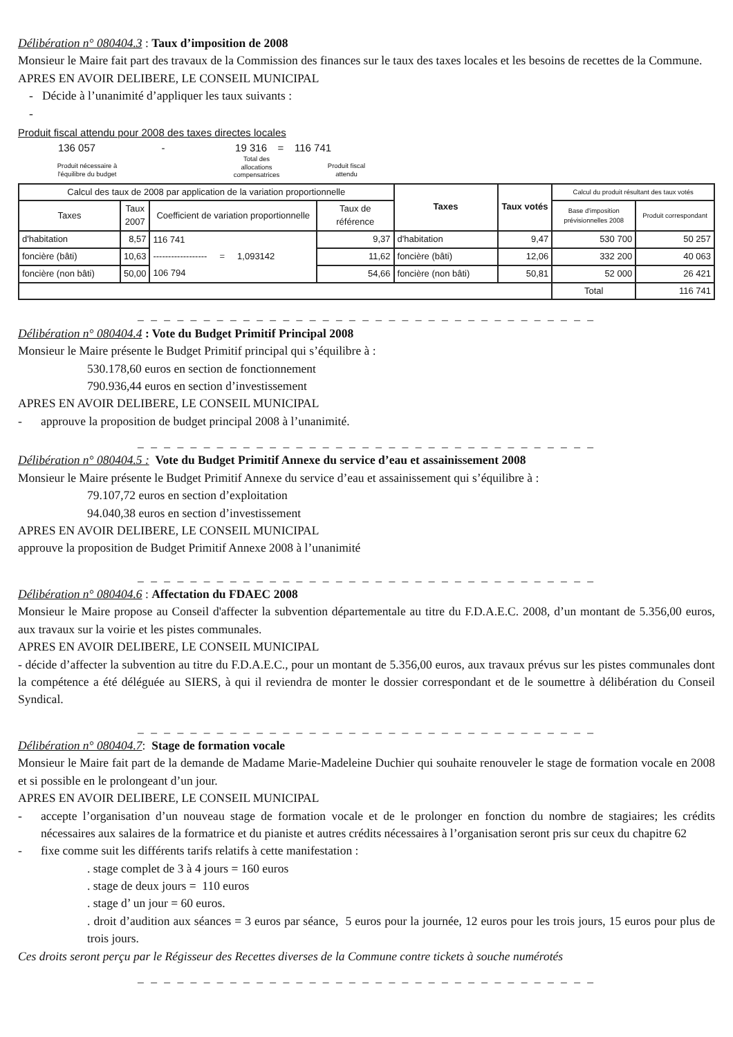Délibération n° 080404.3 : Taux d’imposition de 2008
Monsieur le Maire fait part des travaux de la Commission des finances sur le taux des taxes locales et les besoins de recettes de la Commune.
APRES EN AVOIR DELIBERE, LE CONSEIL MUNICIPAL
- Décide à l’unanimité d’appliquer les taux suivants :
-
Produit fiscal attendu pour 2008 des taxes directes locales
136 057 - 19 316 = 116 741
Produit nécessaire à
l'équilibre du budget Total des
allocations
compensatrices Produit fiscal
attendu
| Calcul des taux de 2008 par application de la variation proportionnelle | | | | Taxes | Taux votés | Calcul du produit résultant des taux votés | |
| --- | --- | --- | --- | --- | --- | --- | --- |
| Taxes | Taux 2007 | Coefficient de variation proportionnelle | Taux de référence | | | Base d'imposition prévisionnelles 2008 | Produit correspondant |
| d'habitation | 8,57 | 116 741 | 9,37 | d'habitation | 9,47 | 530 700 | 50 257 |
| foncière (bâti) | 10,63 | ------------------ = 1,093142 | 11,62 | foncière (bâti) | 12,06 | 332 200 | 40 063 |
| foncière (non bâti) | 50,00 | 106 794 | 54,66 | foncière (non bâti) | 50,81 | 52 000 | 26 421 |
| | | | | | | Total | 116 741 |
_ _ _ _ _ _ _ _ _ _ _ _ _ _ _ _ _ _ _ _ _ _ _ _ _ _ _ _ _ _ _ _ _ _ _
Délibération n° 080404.4 : Vote du Budget Primitif Principal 2008
Monsieur le Maire présente le Budget Primitif principal qui s’équilibre à :
530.178,60 euros en section de fonctionnement
790.936,44 euros en section d’investissement
APRES EN AVOIR DELIBERE, LE CONSEIL MUNICIPAL
- approuve la proposition de budget principal 2008 à l’unanimité.
_ _ _ _ _ _ _ _ _ _ _ _ _ _ _ _ _ _ _ _ _ _ _ _ _ _ _ _ _ _ _ _ _ _ _
Délibération n° 080404.5 : Vote du Budget Primitif Annexe du service d’eau et assainissement 2008
Monsieur le Maire présente le Budget Primitif Annexe du service d’eau et assainissement qui s’équilibre à :
79.107,72 euros en section d’exploitation
94.040,38 euros en section d’investissement
APRES EN AVOIR DELIBERE, LE CONSEIL MUNICIPAL
approuve la proposition de Budget Primitif Annexe 2008 à l’unanimité
_ _ _ _ _ _ _ _ _ _ _ _ _ _ _ _ _ _ _ _ _ _ _ _ _ _ _ _ _ _ _ _ _ _ _
Délibération n° 080404.6 : Affectation du FDAEC 2008
Monsieur le Maire propose au Conseil d'affecter la subvention départementale au titre du F.D.A.E.C. 2008, d’un montant de 5.356,00 euros, aux travaux sur la voirie et les pistes communales.
APRES EN AVOIR DELIBERE, LE CONSEIL MUNICIPAL
- décide d’affecter la subvention au titre du F.D.A.E.C., pour un montant de 5.356,00 euros, aux travaux prévus sur les pistes communales dont la compétence a été déléguée au SIERS, à qui il reviendra de monter le dossier correspondant et de le soumettre à délibération du Conseil Syndical.
_ _ _ _ _ _ _ _ _ _ _ _ _ _ _ _ _ _ _ _ _ _ _ _ _ _ _ _ _ _ _ _ _ _ _
Délibération n° 080404.7: Stage de formation vocale
Monsieur le Maire fait part de la demande de Madame Marie-Madeleine Duchier qui souhaite renouveler le stage de formation vocale en 2008 et si possible en le prolongeant d’un jour.
APRES EN AVOIR DELIBERE, LE CONSEIL MUNICIPAL
- accepte l’organisation d’un nouveau stage de formation vocale et de le prolonger en fonction du nombre de stagiaires; les crédits nécessaires aux salaires de la formatrice et du pianiste et autres crédits nécessaires à l’organisation seront pris sur ceux du chapitre 62
- fixe comme suit les différents tarifs relatifs à cette manifestation :
. stage complet de 3 à 4 jours = 160 euros
. stage de deux jours = 110 euros
. stage d’ un jour = 60 euros.
. droit d’audition aux séances = 3 euros par séance, 5 euros pour la journée, 12 euros pour les trois jours, 15 euros pour plus de trois jours.
Ces droits seront perçu par le Régisseur des Recettes diverses de la Commune contre tickets à souche numérotés
_ _ _ _ _ _ _ _ _ _ _ _ _ _ _ _ _ _ _ _ _ _ _ _ _ _ _ _ _ _ _ _ _ _ _